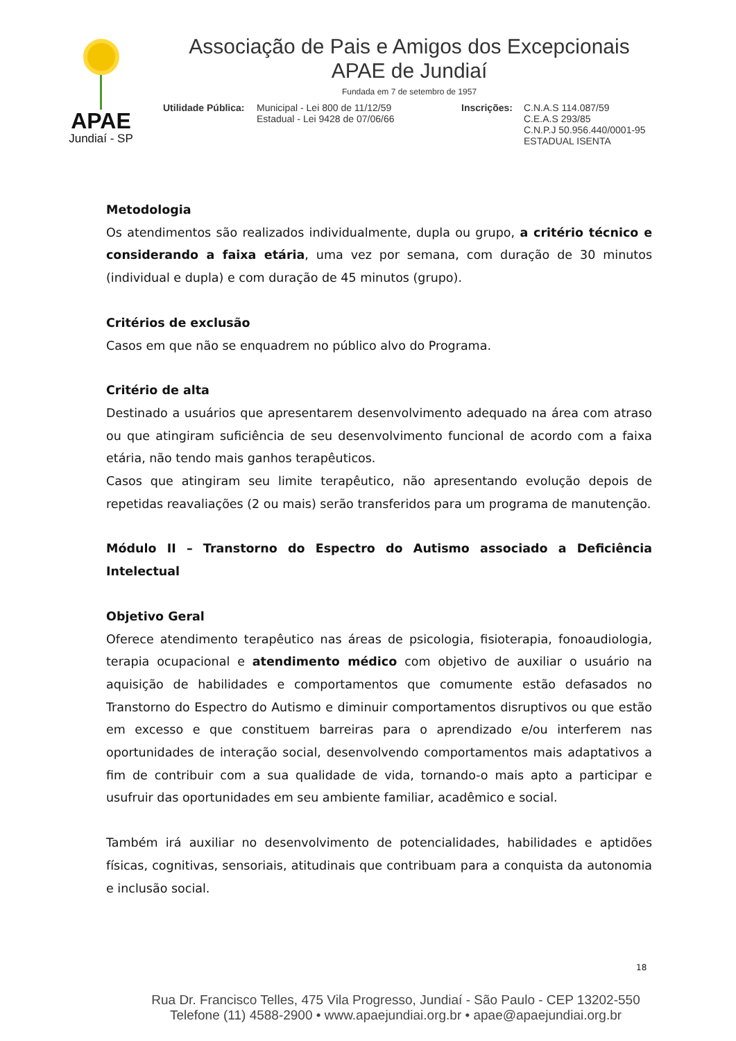APAE
Jundiaí - SP
Associação de Pais e Amigos dos Excepcionais
APAE de Jundiaí
Fundada em 7 de setembro de 1957
Utilidade Pública:
Municipal - Lei 800 de 11/12/59
Estadual - Lei 9428 de 07/06/66
Inscrições:
C.N.A.S 114.087/59
C.E.A.S 293/85
C.N.P.J 50.956.440/0001-95
ESTADUAL ISENTA
Metodologia
Os atendimentos são realizados individualmente, dupla ou grupo, a critério técnico e considerando a faixa etária, uma vez por semana, com duração de 30 minutos (individual e dupla) e com duração de 45 minutos (grupo).
Critérios de exclusão
Casos em que não se enquadrem no público alvo do Programa.
Critério de alta
Destinado a usuários que apresentarem desenvolvimento adequado na área com atraso ou que atingiram suficiência de seu desenvolvimento funcional de acordo com a faixa etária, não tendo mais ganhos terapêuticos.
Casos que atingiram seu limite terapêutico, não apresentando evolução depois de repetidas reavaliações (2 ou mais) serão transferidos para um programa de manutenção.
Módulo II – Transtorno do Espectro do Autismo associado a Deficiência Intelectual
Objetivo Geral
Oferece atendimento terapêutico nas áreas de psicologia, fisioterapia, fonoaudiologia, terapia ocupacional e atendimento médico com objetivo de auxiliar o usuário na aquisição de habilidades e comportamentos que comumente estão defasados no Transtorno do Espectro do Autismo e diminuir comportamentos disruptivos ou que estão em excesso e que constituem barreiras para o aprendizado e/ou interferem nas oportunidades de interação social, desenvolvendo comportamentos mais adaptativos a fim de contribuir com a sua qualidade de vida, tornando-o mais apto a participar e usufruir das oportunidades em seu ambiente familiar, acadêmico e social.
Também irá auxiliar no desenvolvimento de potencialidades, habilidades e aptidões físicas, cognitivas, sensoriais, atitudinais que contribuam para a conquista da autonomia e inclusão social.
18
Rua Dr. Francisco Telles, 475 Vila Progresso, Jundiaí - São Paulo - CEP 13202-550
Telefone (11) 4588-2900 • www.apaejundiai.org.br • apae@apaejundiai.org.br